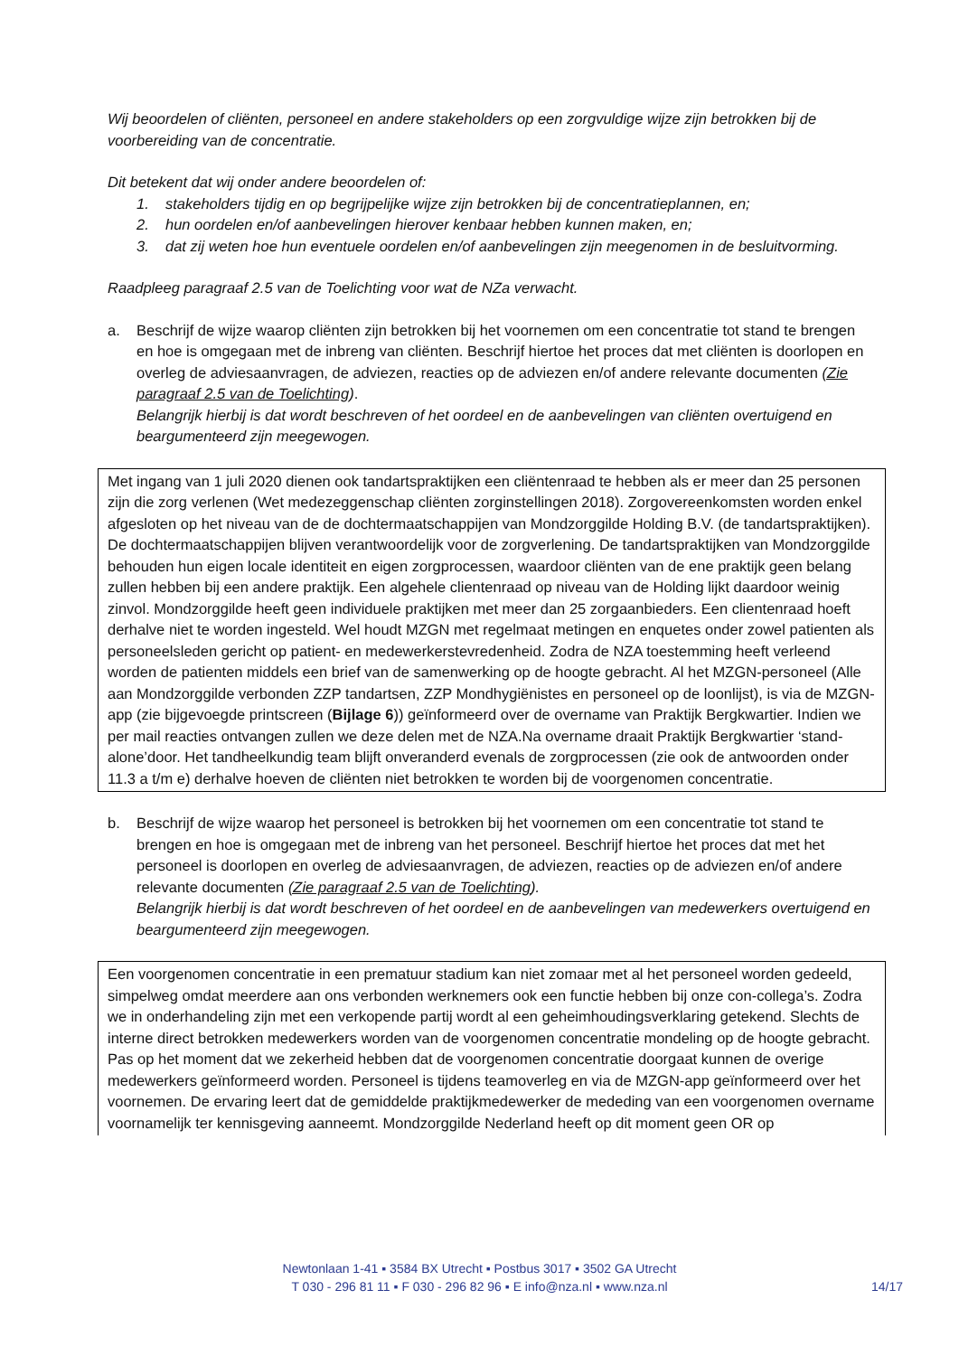Wij beoordelen of cliënten, personeel en andere stakeholders op een zorgvuldige wijze zijn betrokken bij de voorbereiding van de concentratie.
Dit betekent dat wij onder andere beoordelen of:
1. stakeholders tijdig en op begrijpelijke wijze zijn betrokken bij de concentratieplannen, en;
2. hun oordelen en/of aanbevelingen hierover kenbaar hebben kunnen maken, en;
3. dat zij weten hoe hun eventuele oordelen en/of aanbevelingen zijn meegenomen in de besluitvorming.
Raadpleeg paragraaf 2.5 van de Toelichting voor wat de NZa verwacht.
a. Beschrijf de wijze waarop cliënten zijn betrokken bij het voornemen om een concentratie tot stand te brengen en hoe is omgegaan met de inbreng van cliënten. Beschrijf hiertoe het proces dat met cliënten is doorlopen en overleg de adviesaanvragen, de adviezen, reacties op de adviezen en/of andere relevante documenten (Zie paragraaf 2.5 van de Toelichting).
Belangrijk hierbij is dat wordt beschreven of het oordeel en de aanbevelingen van cliënten overtuigend en beargumenteerd zijn meegewogen.
Met ingang van 1 juli 2020 dienen ook tandartspraktijken een cliëntenraad te hebben als er meer dan 25 personen zijn die zorg verlenen (Wet medezeggenschap cliënten zorginstellingen 2018). Zorgovereenkomsten worden enkel afgesloten op het niveau van de de dochtermaatschappijen van Mondzorggilde Holding B.V. (de tandartspraktijken). De dochtermaatschappijen blijven verantwoordelijk voor de zorgverlening. De tandartspraktijken van Mondzorggilde behouden hun eigen locale identiteit en eigen zorgprocessen, waardoor cliënten van de ene praktijk geen belang zullen hebben bij een andere praktijk. Een algehele clientenraad op niveau van de Holding lijkt daardoor weinig zinvol. Mondzorggilde heeft geen individuele praktijken met meer dan 25 zorgaanbieders. Een clientenraad hoeft derhalve niet te worden ingesteld. Wel houdt MZGN met regelmaat metingen en enquetes onder zowel patienten als personeelsleden gericht op patient- en medewerkerstevredenheid. Zodra de NZA toestemming heeft verleend worden de patienten middels een brief van de samenwerking op de hoogte gebracht. Al het MZGN-personeel (Alle aan Mondzorggilde verbonden ZZP tandartsen, ZZP Mondhygiënistes en personeel op de loonlijst), is via de MZGN-app (zie bijgevoegde printscreen (Bijlage 6)) geïnformeerd over de overname van Praktijk Bergkwartier. Indien we per mail reacties ontvangen zullen we deze delen met de NZA.Na overname draait Praktijk Bergkwartier ‘stand-alone’door. Het tandheelkundig team blijft onveranderd evenals de zorgprocessen (zie ook de antwoorden onder 11.3 a t/m e) derhalve hoeven de cliënten niet betrokken te worden bij de voorgenomen concentratie.
b. Beschrijf de wijze waarop het personeel is betrokken bij het voornemen om een concentratie tot stand te brengen en hoe is omgegaan met de inbreng van het personeel. Beschrijf hiertoe het proces dat met het personeel is doorlopen en overleg de adviesaanvragen, de adviezen, reacties op de adviezen en/of andere relevante documenten (Zie paragraaf 2.5 van de Toelichting).
Belangrijk hierbij is dat wordt beschreven of het oordeel en de aanbevelingen van medewerkers overtuigend en beargumenteerd zijn meegewogen.
Een voorgenomen concentratie in een prematuur stadium kan niet zomaar met al het personeel worden gedeeld, simpelweg omdat meerdere aan ons verbonden werknemers ook een functie hebben bij onze con-collega’s. Zodra we in onderhandeling zijn met een verkopende partij wordt al een geheimhoudingsverklaring getekend. Slechts de interne direct betrokken medewerkers worden van de voorgenomen concentratie mondeling op de hoogte gebracht. Pas op het moment dat we zekerheid hebben dat de voorgenomen concentratie doorgaat kunnen de overige medewerkers geïnformeerd worden. Personeel is tijdens teamoverleg en via de MZGN-app geïnformeerd over het voornemen. De ervaring leert dat de gemiddelde praktijkmedewerker de mededing van een voorgenomen overname voornamelijk ter kennisgeving aanneemt. Mondzorggilde Nederland heeft op dit moment geen OR op
Newtonlaan 1-41 ▪ 3584 BX Utrecht ▪ Postbus 3017 ▪ 3502 GA Utrecht
T 030 - 296 81 11 ▪ F 030 - 296 82 96 ▪ E info@nza.nl ▪ www.nza.nl
14/17